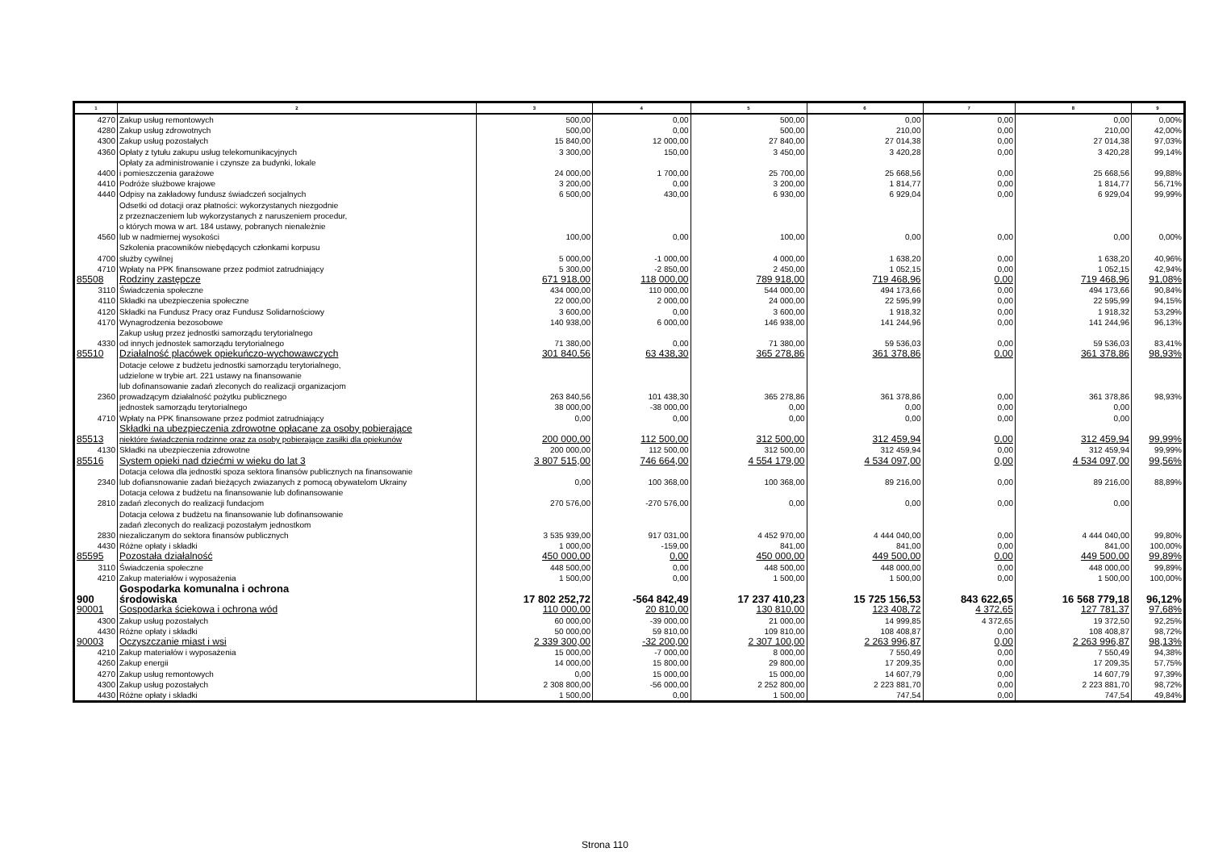| 1 | 2 | 3 | 4 | 5 | 6 | 7 | 8 | 9 |
| --- | --- | --- | --- | --- | --- | --- | --- | --- |
| 4270 | Zakup usług remontowych | 500,00 | 0,00 | 500,00 | 0,00 | 0,00 | 0,00 | 0,00% |
| 4280 | Zakup usług zdrowotnych | 500,00 | 0,00 | 500,00 | 210,00 | 0,00 | 210,00 | 42,00% |
| 4300 | Zakup usług pozostałych | 15 840,00 | 12 000,00 | 27 840,00 | 27 014,38 | 0,00 | 27 014,38 | 97,03% |
| 4360 | Opłaty z tytułu zakupu usług telekomunikacyjnych | 3 300,00 | 150,00 | 3 450,00 | 3 420,28 | 0,00 | 3 420,28 | 99,14% |
| 4400 | Opłaty za administrowanie i czynsze za budynki, lokale i pomieszczenia garażowe | 24 000,00 | 1 700,00 | 25 700,00 | 25 668,56 | 0,00 | 25 668,56 | 99,88% |
| 4410 | Podróże służbowe krajowe | 3 200,00 | 0,00 | 3 200,00 | 1 814,77 | 0,00 | 1 814,77 | 56,71% |
| 4440 | Odpisy na zakładowy fundusz świadczeń socjalnych | 6 500,00 | 430,00 | 6 930,00 | 6 929,04 | 0,00 | 6 929,04 | 99,99% |
| 4560 | Odsetki od dotacji oraz płatności: wykorzystanych niezgodnie z przeznaczeniem lub wykorzystanych z naruszeniem procedur, o których mowa w art. 184 ustawy, pobranych nienależnie lub w nadmiernej wysokości | 100,00 | 0,00 | 100,00 | 0,00 | 0,00 | 0,00 | 0,00% |
| 4700 | Szkolenia pracowników niebędących członkami korpusu służby cywilnej | 5 000,00 | -1 000,00 | 4 000,00 | 1 638,20 | 0,00 | 1 638,20 | 40,96% |
| 4710 | Wpłaty na PPK finansowane przez podmiot zatrudniający | 5 300,00 | -2 850,00 | 2 450,00 | 1 052,15 | 0,00 | 1 052,15 | 42,94% |
| 85508 | Rodziny zastępcze | 671 918,00 | 118 000,00 | 789 918,00 | 719 468,96 | 0,00 | 719 468,96 | 91,08% |
| 3110 | Świadczenia społeczne | 434 000,00 | 110 000,00 | 544 000,00 | 494 173,66 | 0,00 | 494 173,66 | 90,84% |
| 4110 | Składki na ubezpieczenia społeczne | 22 000,00 | 2 000,00 | 24 000,00 | 22 595,99 | 0,00 | 22 595,99 | 94,15% |
| 4120 | Składki na Fundusz Pracy oraz Fundusz Solidarnościowy | 3 600,00 | 0,00 | 3 600,00 | 1 918,32 | 0,00 | 1 918,32 | 53,29% |
| 4170 | Wynagrodzenia bezosobowe | 140 938,00 | 6 000,00 | 146 938,00 | 141 244,96 | 0,00 | 141 244,96 | 96,13% |
| 4330 | Zakup usług przez jednostki samorządu terytorialnego od innych jednostek samorządu terytorialnego | 71 380,00 | 0,00 | 71 380,00 | 59 536,03 | 0,00 | 59 536,03 | 83,41% |
| 85510 | Działalność placówek opiekuńczo-wychowawczych | 301 840,56 | 63 438,30 | 365 278,86 | 361 378,86 | 0,00 | 361 378,86 | 98,93% |
| 2360 | Dotacje celowe z budżetu jednostki samorządu terytorialnego, udzielone w trybie art. 221 ustawy na finansowanie lub dofinansowanie zadań zleconych do realizacji organizacjom prowadzącym działalność pożytku publicznego | 263 840,56 | 101 438,30 | 365 278,86 | 361 378,86 | 0,00 | 361 378,86 | 98,93% |
| | jednostek samorządu terytorialnego | 38 000,00 | -38 000,00 | 0,00 | 0,00 | 0,00 | 0,00 | |
| 4710 | Wpłaty na PPK finansowane przez podmiot zatrudniający | 0,00 | 0,00 | 0,00 | 0,00 | 0,00 | 0,00 | |
| 85513 | Składki na ubezpieczenia zdrowotne opłacane za osoby pobierające niektóre świadczenia rodzinne oraz za osoby pobierające zasiłki dla opiekunów | 200 000,00 | 112 500,00 | 312 500,00 | 312 459,94 | 0,00 | 312 459,94 | 99,99% |
| 4130 | Składki na ubezpieczenia zdrowotne | 200 000,00 | 112 500,00 | 312 500,00 | 312 459,94 | 0,00 | 312 459,94 | 99,99% |
| 85516 | System opieki nad dziećmi w wieku do lat 3 | 3 807 515,00 | 746 664,00 | 4 554 179,00 | 4 534 097,00 | 0,00 | 4 534 097,00 | 99,56% |
| 2340 | Dotacja celowa dla jednostki spoza sektora finansów publicznych na finansowanie lub dofiansnowanie zadań bieżących zwiazanych z pomocą obywatelom Ukrainy | 0,00 | 100 368,00 | 100 368,00 | 89 216,00 | 0,00 | 89 216,00 | 88,89% |
| 2810 | Dotacja celowa z budżetu na finansowanie lub dofinansowanie zadań zleconych do realizacji fundacjom | 270 576,00 | -270 576,00 | 0,00 | 0,00 | 0,00 | 0,00 | |
| 2830 | Dotacja celowa z budżetu na finansowanie lub dofinansowanie zadań zleconych do realizacji pozostałym jednostkom niezaliczanym do sektora finansów publicznych | 3 535 939,00 | 917 031,00 | 4 452 970,00 | 4 444 040,00 | 0,00 | 4 444 040,00 | 99,80% |
| 4430 | Różne opłaty i składki | 1 000,00 | -159,00 | 841,00 | 841,00 | 0,00 | 841,00 | 100,00% |
| 85595 | Pozostała działalność | 450 000,00 | 0,00 | 450 000,00 | 449 500,00 | 0,00 | 449 500,00 | 99,89% |
| 3110 | Świadczenia społeczne | 448 500,00 | 0,00 | 448 500,00 | 448 000,00 | 0,00 | 448 000,00 | 99,89% |
| 4210 | Zakup materiałów i wyposażenia | 1 500,00 | 0,00 | 1 500,00 | 1 500,00 | 0,00 | 1 500,00 | 100,00% |
| 900 | Gospodarka komunalna i ochrona środowiska | 17 802 252,72 | -564 842,49 | 17 237 410,23 | 15 725 156,53 | 843 622,65 | 16 568 779,18 | 96,12% |
| 90001 | Gospodarka ściekowa i ochrona wód | 110 000,00 | 20 810,00 | 130 810,00 | 123 408,72 | 4 372,65 | 127 781,37 | 97,68% |
| 4300 | Zakup usług pozostałych | 60 000,00 | -39 000,00 | 21 000,00 | 14 999,85 | 4 372,65 | 19 372,50 | 92,25% |
| 4430 | Różne opłaty i składki | 50 000,00 | 59 810,00 | 109 810,00 | 108 408,87 | 0,00 | 108 408,87 | 98,72% |
| 90003 | Oczyszczanie miast i wsi | 2 339 300,00 | -32 200,00 | 2 307 100,00 | 2 263 996,87 | 0,00 | 2 263 996,87 | 98,13% |
| 4210 | Zakup materiałów i wyposażenia | 15 000,00 | -7 000,00 | 8 000,00 | 7 550,49 | 0,00 | 7 550,49 | 94,38% |
| 4260 | Zakup energii | 14 000,00 | 15 800,00 | 29 800,00 | 17 209,35 | 0,00 | 17 209,35 | 57,75% |
| 4270 | Zakup usług remontowych | 0,00 | 15 000,00 | 15 000,00 | 14 607,79 | 0,00 | 14 607,79 | 97,39% |
| 4300 | Zakup usług pozostałych | 2 308 800,00 | -56 000,00 | 2 252 800,00 | 2 223 881,70 | 0,00 | 2 223 881,70 | 98,72% |
| 4430 | Różne opłaty i składki | 1 500,00 | 0,00 | 1 500,00 | 747,54 | 0,00 | 747,54 | 49,84% |
Strona 110